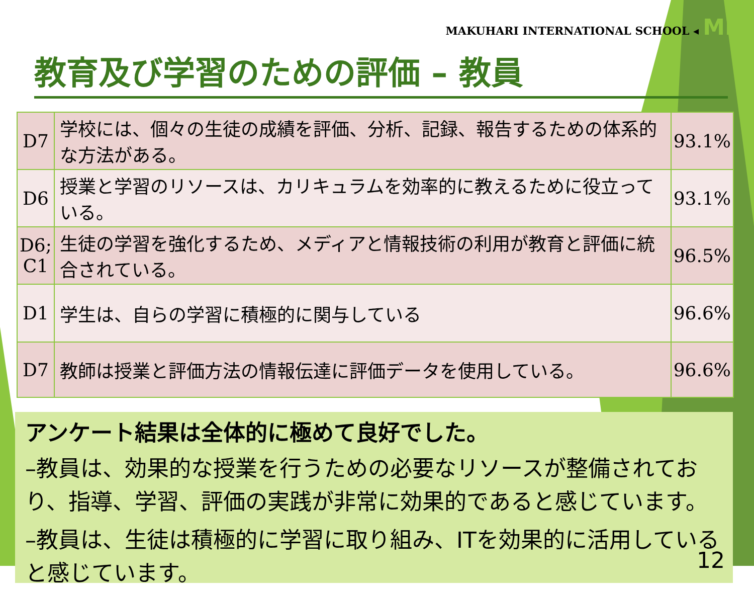MAKUHARI INTERNATIONAL SCHOOL ◂ MIS
教育及び学習のための評価 – 教員
| D7 | 学校には、個々の生徒の成績を評価、分析、記録、報告するための体系的な方法がある。 | 93.1% |
| D6 | 授業と学習のリソースは、カリキュラムを効率的に教えるために役立っている。 | 93.1% |
| D6; C1 | 生徒の学習を強化するため、メディアと情報技術の利用が教育と評価に統合されている。 | 96.5% |
| D1 | 学生は、自らの学習に積極的に関与している | 96.6% |
| D7 | 教師は授業と評価方法の情報伝達に評価データを使用している。 | 96.6% |
アンケート結果は全体的に極めて良好でした。
–教員は、効果的な授業を行うための必要なリソースが整備されており、指導、学習、評価の実践が非常に効果的であると感じています。
–教員は、生徒は積極的に学習に取り組み、ITを効果的に活用していると感じています。
12